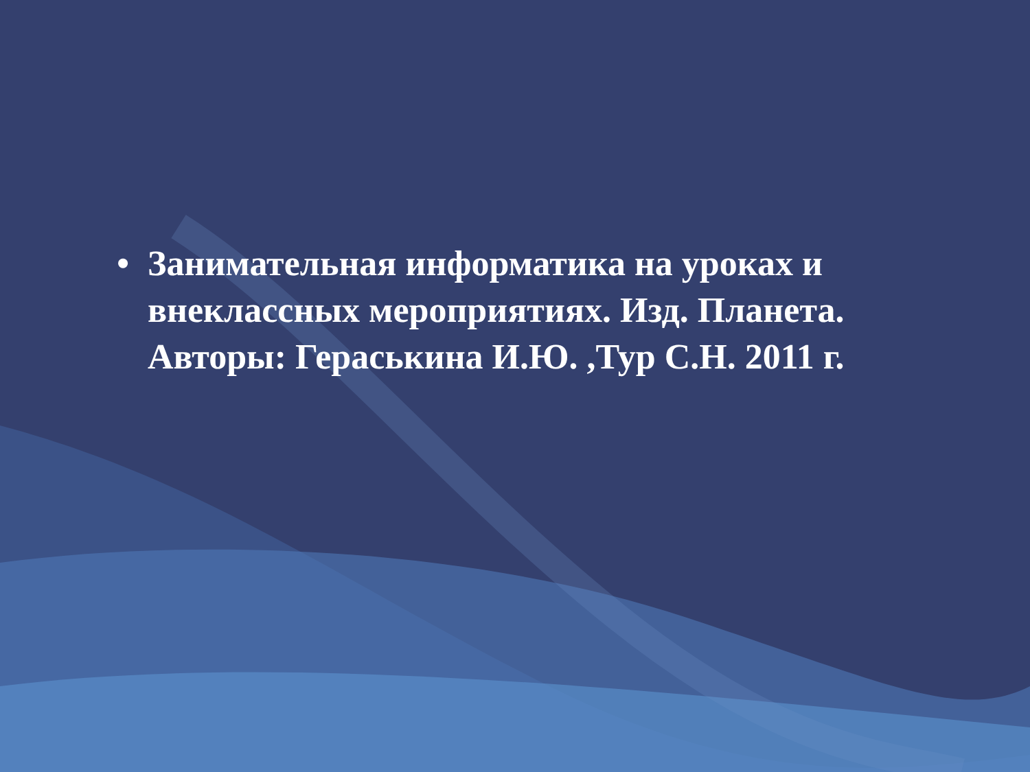• Занимательная информатика на уроках и внеклассных мероприятиях. Изд. Планета. Авторы: Гераськина И.Ю. ,Тур С.Н. 2011 г.